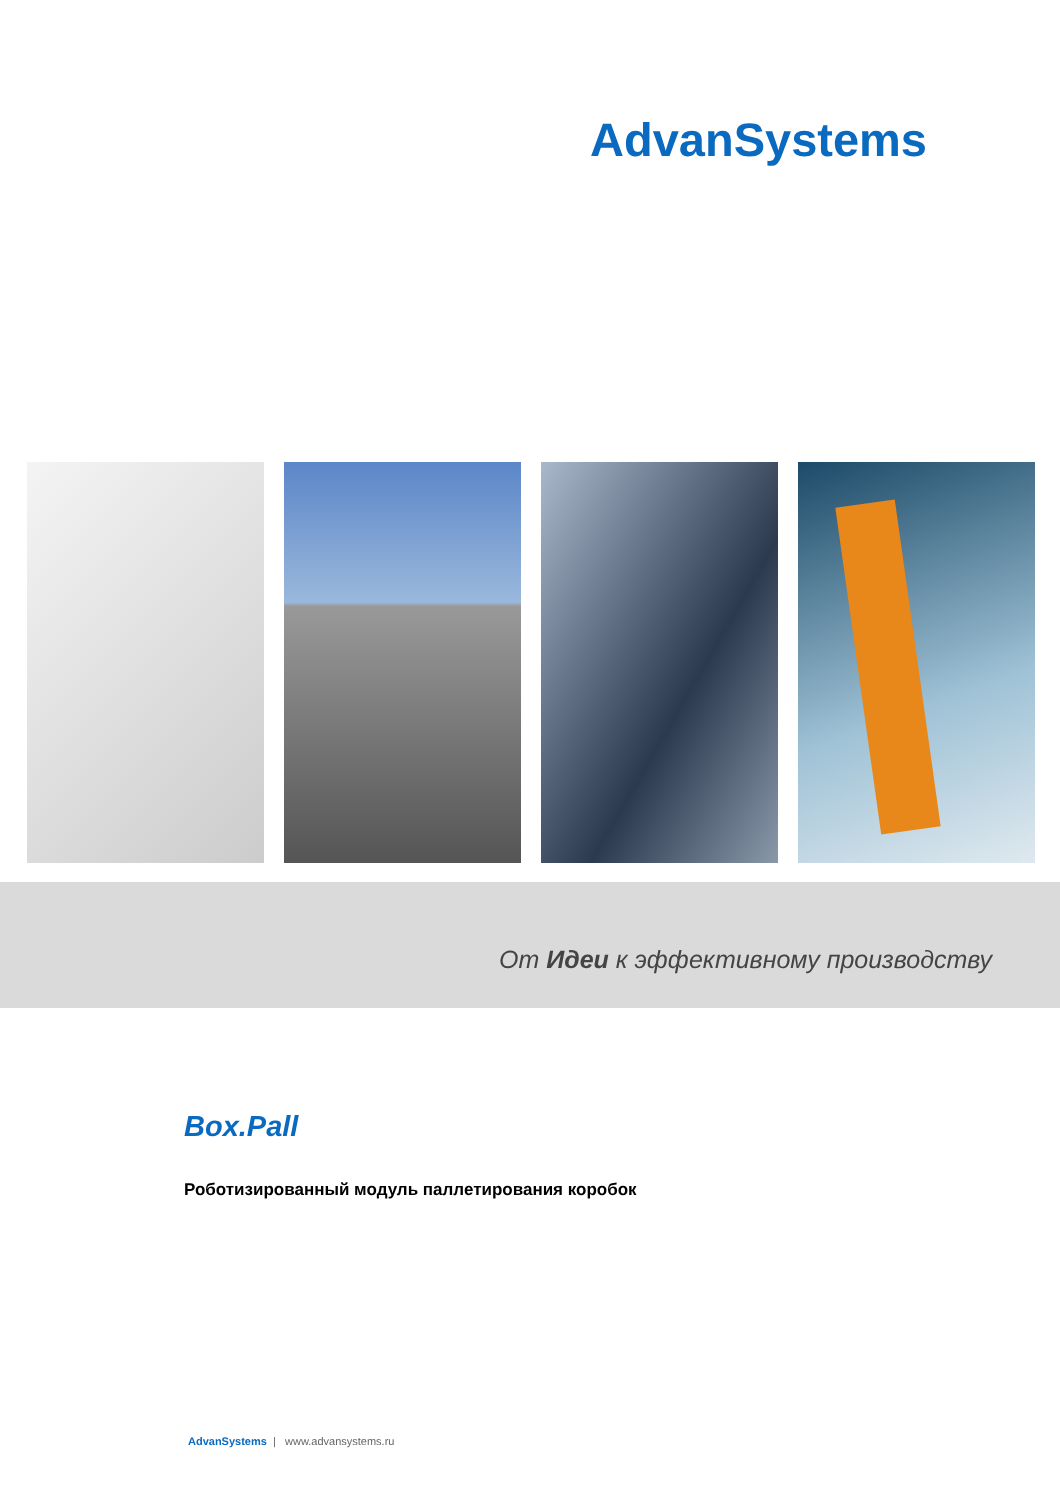AdvanSystems
От Идеи к эффективному производству
Box.Pall
Роботизированный модуль паллетирования коробок
AdvanSystems | www.advansystems.ru